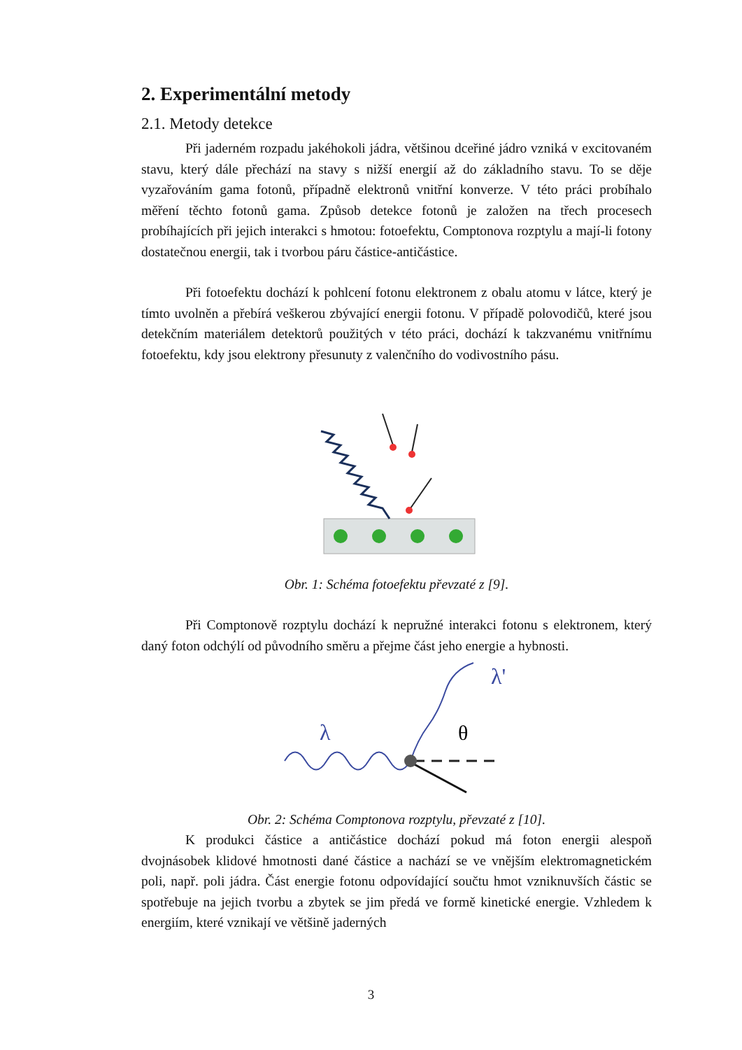2. Experimentální metody
2.1. Metody detekce
Při jaderném rozpadu jakéhokoli jádra, většinou dceřiné jádro vzniká v excitovaném stavu, který dále přechází na stavy s nižší energií až do základního stavu. To se děje vyzařováním gama fotonů, případně elektronů vnitřní konverze. V této práci probíhalo měření těchto fotonů gama. Způsob detekce fotonů je založen na třech procesech probíhajících při jejich interakci s hmotou: fotoefektu, Comptonova rozptylu a mají-li fotony dostatečnou energii, tak i tvorbou páru částice-antičástice.
Při fotoefektu dochází k pohlcení fotonu elektronem z obalu atomu v látce, který je tímto uvolněn a přebírá veškerou zbývající energii fotonu. V případě polovodičů, které jsou detekčním materiálem detektorů použitých v této práci, dochází k takzvanému vnitřnímu fotoefektu, kdy jsou elektrony přesunuty z valenčního do vodivostního pásu.
Obr. 1: Schéma fotoefektu převzaté z [9].
Při Comptonově rozptylu dochází k nepružné interakci fotonu s elektronem, který daný foton odchýlí od původního směru a přejme část jeho energie a hybnosti.
λ
λ'
θ
Obr. 2: Schéma Comptonova rozptylu, převzaté z [10].
K produkci částice a antičástice dochází pokud má foton energii alespoň dvojnásobek klidové hmotnosti dané částice a nachází se ve vnějším elektromagnetickém poli, např. poli jádra. Část energie fotonu odpovídající součtu hmot vzniknuvších částic se spotřebuje na jejich tvorbu a zbytek se jim předá ve formě kinetické energie. Vzhledem k energiím, které vznikají ve většině jaderných
3